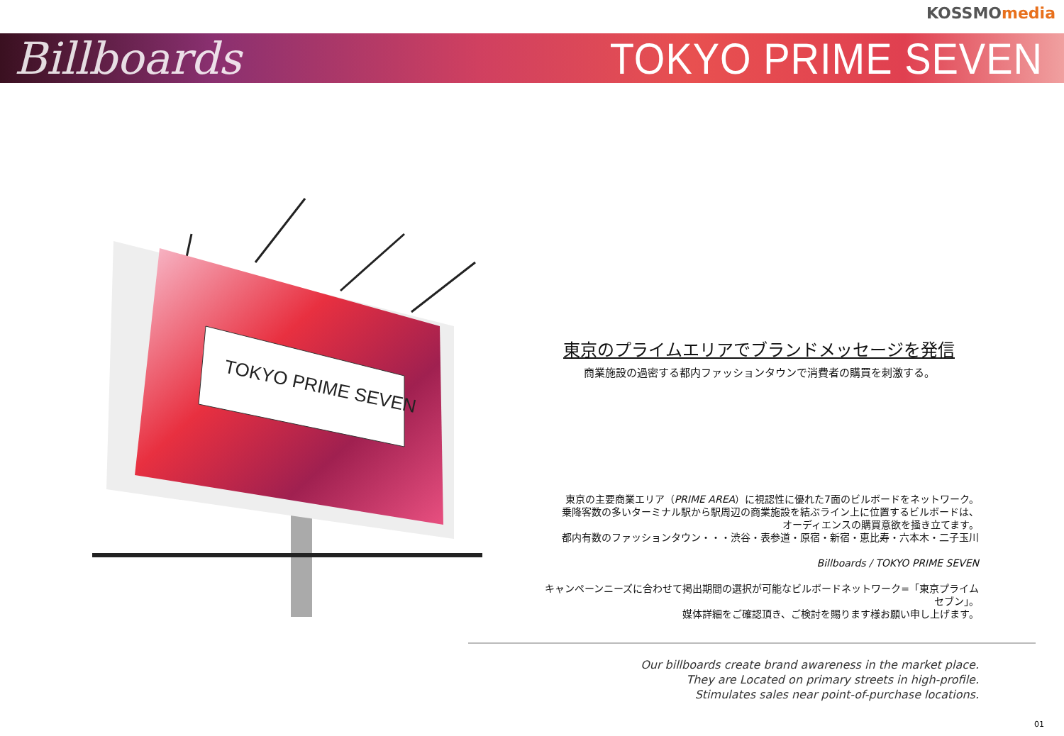KOSSMOmedia
Billboards TOKYO PRIME SEVEN
TOKYO PRIME SEVEN
東京のプライムエリアでブランドメッセージを発信
商業施設の過密する都内ファッションタウンで消費者の購買を刺激する。
東京の主要商業エリア（PRIME AREA）に視認性に優れた7面のビルボードをネットワーク。
乗降客数の多いターミナル駅から駅周辺の商業施設を結ぶライン上に位置するビルボードは、
オーディエンスの購買意欲を掻き立てます。
都内有数のファッションタウン・・・渋谷・表参道・原宿・新宿・恵比寿・六本木・二子玉川
Billboards / TOKYO PRIME SEVEN
キャンペーンニーズに合わせて掲出期間の選択が可能なビルボードネットワーク=「東京プライムセブン」。
媒体詳細をご確認頂き、ご検討を賜ります様お願い申し上げます。
Our billboards create brand awareness in the market place.
They are Located on primary streets in high-profile.
Stimulates sales near point-of-purchase locations.
01